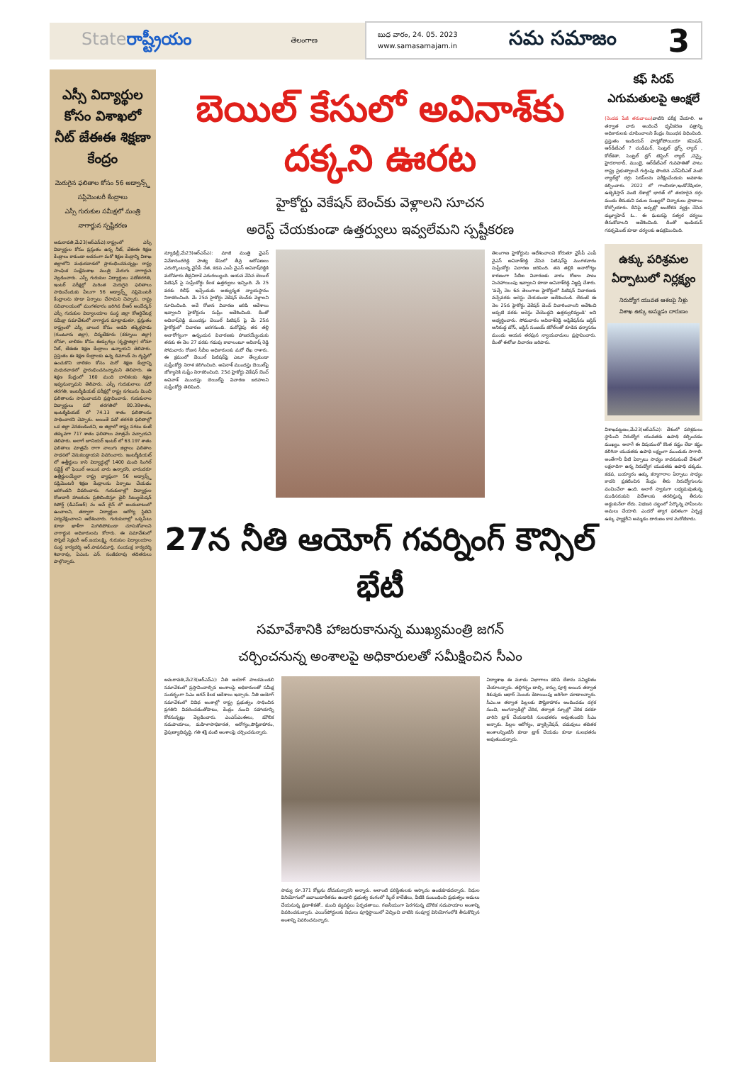Stateరాష్ట్రీయం తెలంగాణ
బుధ వారం, 24. 05. 2023
www.samasamajam.in
సమ సమాజం 3
ఎస్సీ విద్యార్థుల కోసం విశాఖలో నీట్ జేఈఈ శిక్షణా కేంద్రం
మెరుగైన ఫలితాల కోసం 56 అడ్వాన్స్డ్ సప్లిమెంటరీ కేంద్రాలు
ఎస్సీ గురుకుల సమీక్షలో మంత్రి నాగార్జున స్పష్టీకరణ
అమరావతి,మే23(ఆర్ఎన్ఎ):రాష్ట్రంలో ఎస్సీ విద్యార్థుల కోసం ప్రస్తుతం ఉన్న నీట్, జేఈఈ శిక్షణ కేంద్రాలు కాకుండా అదనంగా మరో శిక్షణ కేంద్రాన్ని విశాఖ జిల్లాలోని మధురవాడలో ప్రారంభించనున్నట్లు రాష్ట్ర సాంఘిక సంక్షేమశాఖ మంత్రి మేరుగు నాగార్జున వెల్లడించారు. ఎస్సీ గురుకుల విద్యార్థులు పదోతరగతి, ఇంటర్ పరీక్షల్లో మరింత మెరుగైన ఫలితాలు సాధించేందుకు వీలుగా 56 అడ్వాన్స్డ్ సప్లిమెంటరీ కేంద్రాలను కూడా ఏర్పాటు చేసామని చెప్పారు. రాష్ట్ర సచివాలయంలో మంగళవారం జరిగిన బీఆర్ అంబేద్కర్ ఎస్సీ గురుకుల విద్యాలయాల సంస్థ జిల్లా కోఆర్డినేటర్ల సమీక్షా సమావేశంలో నాగార్జున మాట్లాడుతూ, ప్రస్తుతం రాష్ట్రంలో ఎస్సీ బాలుర కోసం అడవి తక్కెళ్లపాడు (గుంటూరు జిల్లా), చిన్నటేకూరు (కర్నూలు జిల్లా) లోనూ, బాలికల కోసం ఈడ్పుగల్లు (కృష్ణాజిల్లా) లోనూ నీట్, జేఈఈ శిక్షణ కేంద్రాలు ఉన్నాయని తెలిపారు. ప్రస్తుతం ఈ శిక్షణ కేంద్రాలకు ఉన్న డిమాండ్ ను దృష్టిలో ఉంచుకొని బాలికల కోసం మరో శిక్షణ కేంద్రాన్ని మధురవాడలో ప్రారంభించనున్నామని తెలిపారు. ఈ శిక్షణ కేంద్రంలో 160 మంది బాలికలకు శిక్షణ ఇవ్వనున్నామని తెలిపారు. ఎస్సీ గురుకులాలు పదో తరగతి, ఇంటర్మీడియట్ పరీక్షల్లో రాష్ట్ర సగటును మించి ఫలితాలను సాధించాయని ప్రస్తావించారు. గురుకులాల విద్యార్థులు పదో తరగతిలో 80.38శాతం, ఇంటర్మీడియట్ లో 74.13 శాతం ఫలితాలను సాధించారని చెప్పారు. అయితే పదో తరగతి ఫలితాల్లో ఒక జిల్లా వెనకబడిందని, ఆ జిల్లాలో రాష్ట్ర సగటు కంటే తక్కువగా 71? శాతం ఫలితాలు మాత్రమే వచ్చాయని తెలిపారు. అలాగే జూనియర్ ఇంటర్ లో 63.19? శాతం ఫలితాలు మాత్రమే రాగా నాలుగు జిల్లాలు ఫలితాల సాధనలో వెనుకబడ్డాయని వివరించారు. ఇంటర్మీడియట్ లో ఉత్తీర్ణులు కాని విద్యార్థుల్లో 1400 మంది సింగిల్ సబ్జెక్ట్ లో ఫెయిల్ అయిన వారు ఉన్నారని, వారందరూ ఉత్తీర్ణులయ్యేలా రాష్ట్ర వ్యాప్తంగా 56 అడ్వాన్స్డ్ సప్లిమెంటరీ శిక్షణ కేంద్రాలను ఏర్పాటు చేయడం జరిగిందని వివరించారు. గురుకులాల్లో విద్యార్థుల రోజువారీ హాజరును ప్రతిబింబిస్తూ డైలీ సిట్యుయేషన్ రిపోర్ట్ (డీఎస్ఆర్) ను ఆన్ లైన్ లో అందుబాటులో ఉంచాలని, తద్వారా విద్యార్థుల ఆరోగ్య స్థితిని పర్యవేక్షించాలని ఆదేశించారు. గురుకులాల్లో ఒక్కసీటు కూడా ఖాళీగా మిగిలిపోకుండా చూసుకోవాలని నాగార్జున అధికారులను కోరారు. ఈ సమావేశంలో సొసైటీ సెక్రటరీ ఆర్.జయలక్ష్మి, గురుకుల విద్యాలయాల సంస్థ కార్యదర్శి ఆర్.పావనమూర్తి, సంయుక్త కార్యదర్శి శివారావు, ఏఎంఓ ఎన్. సంజీవరావు తదితరులు పాల్గొన్నారు.
బెయిల్ కేసులో అవినాశ్‌కు దక్కని ఊరట
హైకోర్టు వెకేషన్ బెంచ్‌కు వెళ్లాలని సూచన
అరెస్ట్ చేయకుండా ఉత్తర్వులు ఇవ్వలేమని స్పష్టీకరణ
న్యూఢిల్లీ,మే23(ఆర్ఎన్ఎ): మాజీ మంత్రి వైఎస్ వివేకానందరెడ్డి హత్య కేసులో తీవ్ర ఆరోపణలు ఎదుర్కొంటున్న వైసీపీ నేత, కడప ఎంపీ వైఎస్ అవినాష్‌రెడ్డికి మరోమారు తీవ్రనిరాశే ఎదురయ్యింది. ఆయన వేసిన బెయిల్ పిటిషన్ పై సుప్రీంకోర్టు కీలక ఉత్తర్వులు ఇచ్చింది. మే 25 వరకు రిలీఫ్ ఇచ్చేందుకు అత్యున్నత న్యాయస్థానం నిరాకరించింది. మే 25న హైకోర్టు వెకేషన్ బెంచ్‌కు వెళ్లాలని సూచించింది. అదే రోజున విచారణ జరిపి ఆదేశాలు ఇవ్వాలని హైకోర్టును సుప్రీం ఆదేశించింది. దీంతో అవినాష్‌రెడ్డి ముందస్తు బెయిల్ పిటిషన్ పై మే 25న హైకోర్టులో విచారణ జరగనుంది. మరోవైపు తన తల్లి అనారోగ్యంగా ఉన్నందున విచారణకు హాజరయ్యేందుకు తనకు ఈ నెల 27 వరకు గడువు కావాలంటూ అవినాష్ రెడ్డి సోమవారం రోజున సీబీఐ అధికారులకు మరో లేఖ రాశారు. ఈ క్రమంలో బెయిల్ పిటిషన్‌పై ఎటూ తేల్చకుండా సుప్రీంకోర్టు నిరాశ కలిగించింది. అవినాశ్ ముందస్తు బెయిల్‌పై జోక్యానికి సుప్రీం నిరాకరించింది. 25న హైకోర్టు వెకేషన్ బెంచ్ అవినాశ్ ముందస్తు బెయిల్‌పై విచారణ జరపాలని సుప్రీంకోర్టు తెలిపింది.
తెలంగాణ హైకోర్టును ఆదేశించాలని కోరుతూ వైసీపీ ఎంపీ వైఎస్ అవినాశ్‌రెడ్డి వేసిన పిటిషన్‌పై మంగళవారం సుప్రీంకోర్టు విచారణ జరిపింది. తన తల్లికి అనారోగ్యం కారణంగా సీబీఐ విచారణకు వారం రోజుల పాటు మినహాయింపు ఇవ్వాలని కూడా అవినాశ్‌రెడ్డి విజ్ఞప్తి చేశారు. 'వచ్చే నెల 6న తెలంగాణ హైకోర్టులో పిటిషన్ విచారణకు వచ్చేవరకు అరెస్టు చేయకుండా ఆదేశించండి. లేదంటే ఈ నెల 25న హైకోర్టు వెకేషన్ బెంచ్ విచారించాలని ఆదేశించి అప్పటి వరకు అరెస్టు చేయొద్దని ఉత్తర్వులివ్వండి' అని అభ్యర్థించారు. సోమవారం అవినాశ్‌రెడ్డి అప్లికేషన్‌ను జస్టిస్ అనిరుద్ధ బోస్, జస్టిస్ సంజయ్ కరోల్‌లతో కూడిన ధర్మాసనం ముందు ఆయన తరఫున న్యాయవాదులు ప్రస్తావించారు. దీంతో ఈరోజు విచారణ జరిపారు.
27న నీతి ఆయోగ్ గవర్నింగ్ కౌన్సిల్ భేటీ
సమావేశానికి హాజరుకానున్న ముఖ్యమంత్రి జగన్
చర్చించనున్న అంశాలపై అధికారులతో సమీక్షించిన సీఎం
అమరావతి,మే23(ఆర్ఎన్ఎ): నీతి ఆయోగ్ పాలకమండలి సమావేశంలో ప్రస్తావించాల్సిన అంశాలపై అధికారులతో సమీక్ష సందర్భంగా సిఎం జగన్ కీలక ఆదేశాలు ఇచ్చారు. నీతి ఆయోగ్ సమావేశంలో వివిధ అంశాల్లో రాష్ట్ర ప్రభుత్వం సాధించిన ప్రగతిని వివరించడంతోపాటు, కేంద్రం నుంచి సహాయాన్ని కోరనున్నట్లు వెల్లడించారు. ఎంఎస్ఎంఈలు, మౌలిక సదుపాయాలు, మహిళాసాధికారత, ఆరోగ్యం,పౌష్టికాహారం, నైపుణ్యాభివృద్ధి, గతి శక్తి వంటి అంశాలపై చర్చించనున్నారు.
సామ్య రూ.371 కోట్లను దోచుకున్నారని అన్నారు. అలాంటి పరిస్థితులకు ఆస్కారం ఉండకూడదన్నారు. నిధుల వినియోగంలో జవాబుదారీతనం ఉండాలి ప్రభుత్వ రంగంలో స్కిల్ కాలేజీలు, వీటికి సంబంధించి ప్రభుత్వం ఆమలు చేయనున్న ప్రణాళికతో.. మంచి వ్యవస్థలు ఏర్పడతాయి. గణనీయంగా పెరగనున్న మౌలిక సదుపాయాల అంశాన్ని వివరించనున్నారు. ఎయిర్‌పోర్టులకు నిధులు పూర్తిస్థాయిలో వెచ్చించి వాటిని సంపూర్ణ వినియోగంలోకి తీసుకొచ్చిన అంశాన్ని వివరించనున్నారు.
విద్యాశాఖ ఈ మూడు విభాగాలు కలిసి దేశాను సమ్మిళితం చేయాలన్నారు. తల్లిగర్భం దాల్చి, కాన్పు పూర్తి అయిన తర్వాత శిశువుకు ఆధార్ నెంబరు కేటాయింపు జరిగేలా చూడాలన్నారు. సీఎం.ఆ తర్వాత పిల్లలకు పౌష్టికాహారం అందించడం దగ్గర నుంచి, అంగన్వాడీల్లో చేరిక, తర్వాత స్కూల్లో చేరిక వరకూ వారిని ట్రాక్ చేయడానికి సులభతరం అవుతుందని సీఎం అన్నారు. పిల్లల ఆరోగ్యం, వ్యాక్సినేషన్, చదువులు తదితర అంశాలన్నింటినీ కూడా ట్రాక్ చేయడం కూడా సులభతరం అవుతుందన్నారు.
కఫ్ సిరప్ ఎగుమతులపై ఆంక్షలే
(రెండవ పేజీ తరువాయి) వాటిని పరీక్ష చేయాలి. ఆ తర్వాత వారు అందించే ధృవీకరణ పత్రాన్ని అధికారులకు చూపించాలని కేంద్రం నిబంధన విధించింది. ప్రస్తుతం ఇండియన్ ఫార్మకోపోయియా కమిషన్, ఆర్‌డీటీఎల్ ? చండీఘర్, సెంట్రల్ డ్రగ్స్ ల్యాబ్ , కోల్‌కతా, సెంట్రల్ డ్రగ్ టెస్టింగ్ ల్యాబ్ ,చెన్నై, హైదరాబాద్, ముంబై, ఆర్‌డీటీఎల్ గువహతితో పాటు రాష్ట్ర ప్రభుత్వాలచే గుర్తింపు పొందిన ఎన్ఏబీఎల్ వంటి ల్యాబ్‌ల్లో దగ్గు సిరప్‌లను పరీక్షించేందుకు అవకాశం కల్పించారు. 2022 లో గాంబియా,ఇండోనేషియా, ఉజ్బెకిస్తాన్ వంటి దేశాల్లో భారత్ లో తయారైన దగ్గు మందు తీసుకుని పదుల సంఖ్యలో చిన్నారులు ప్రాణాలు కోల్పోయారు. దీనిపై అప్పట్లో అందోళన వ్యక్తం చేసిన డబ్ల్యూహెచ్ ఓ.. ఈ ఘటనపై సత్వర చర్యలు తీసుకోవాలని ఆదేశించింది. దీంతో ఇండియన్ గవర్నమెంట్ కూడా చర్యలకు ఉపక్రమించింది.
ఉక్కు పరిశ్రమల ఏర్పాటులో నిర్లక్ష్యం
నిరుద్యోగ యువత ఆశలపై నీళ్లు
విశాఖ ఉక్కు అమ్మడం దారుణం
విశాఖపట్టణం,మే23(ఆర్ఎన్ఎ): దేశంలో పరిశ్రమలు స్థాపించి నిరుద్యోగ యువతకు ఉపాధి కల్పించడం ముఖ్యం. అలాగే ఈ విషయంలో కొంత నష్టం లేదా కష్టం కలిగినా యువతకు ఉపాధి లక్ష్యంగా ముందుకు సాగాలి. అంతేగానీ వీటి ఏర్పాటు సాధ్యం కాదనుకుంటే దేశంలో లక్షలాదిగా ఉన్న నిరుద్యోగ యువతకు ఉపాధి దక్కదు. కడప, బయ్యారం ఉక్కు కర్మాగారాల ఏర్పాటు సాధ్యం కాదని ప్రకటించిన కేంద్రం తీరు నిరుద్యోగులను వంచించేలా ఉంది. అలాగే స్వాకంగా లభ్యమవుతున్న ముడిసరుకుని విదేశాలకు తరలిస్తున్న తీరును అడ్డుకునేలా లేదు. విభజన చట్టంలో పేర్కొన్న హామీలను అమలు చేయాలి. ఎందరో త్యాగ ఫలితంగా ఏర్పడ్డ ఉక్కు ఫ్యాక్టరీని అమ్మడం దారుణం కాక మరోటికాదు.